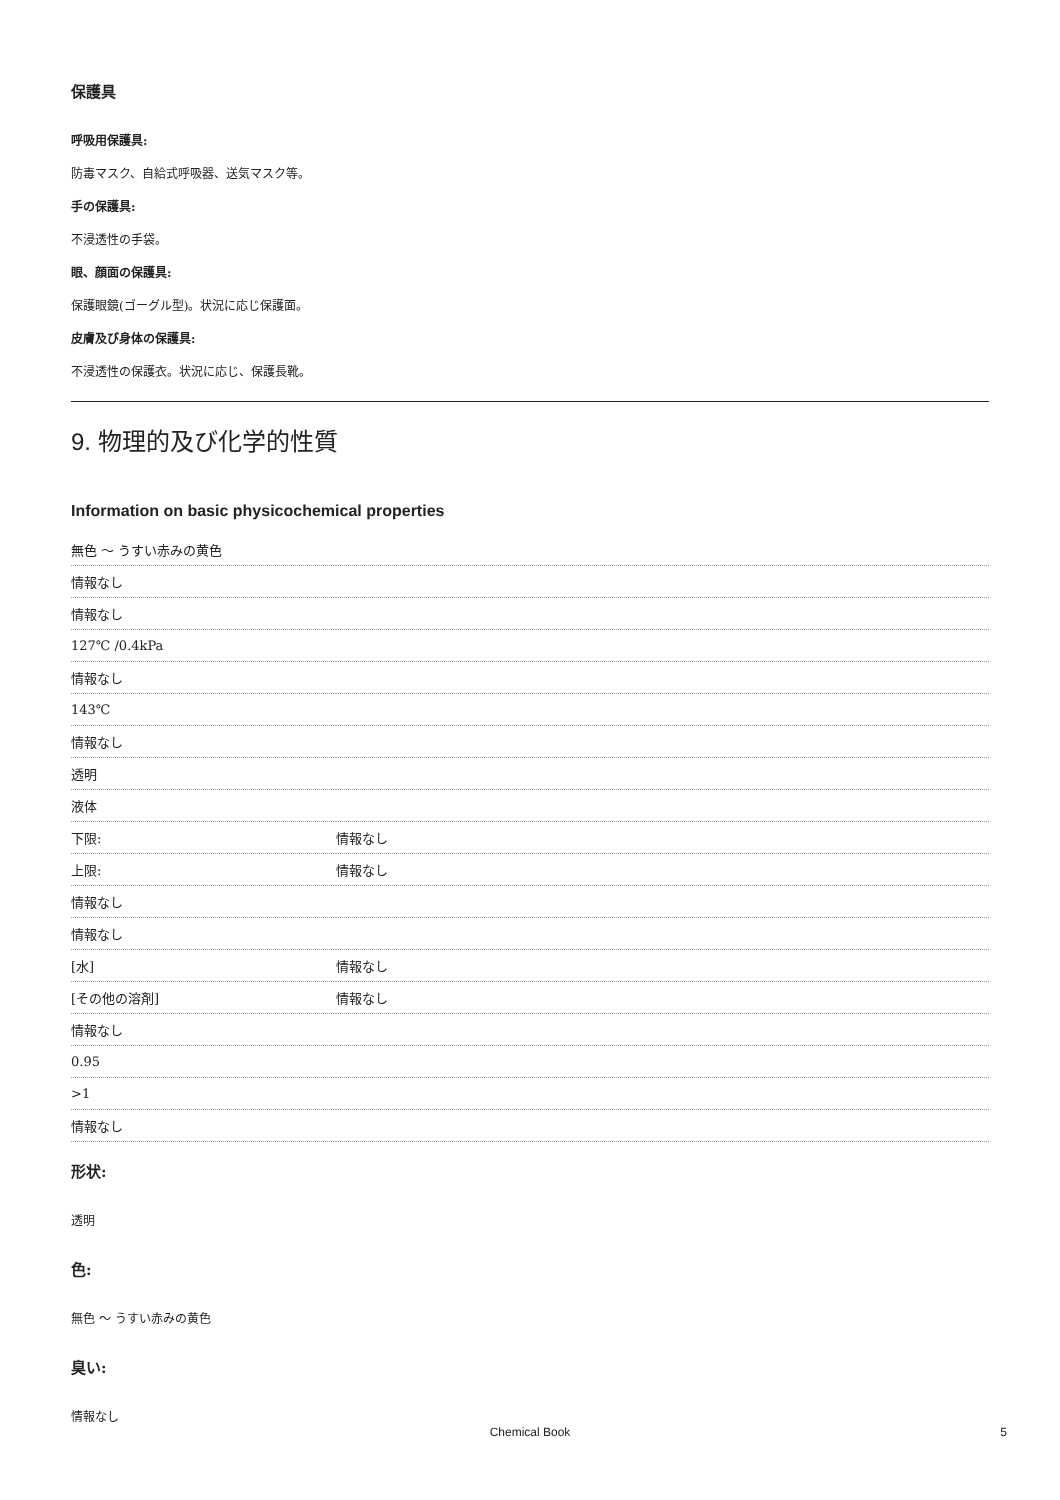保護具
呼吸用保護具:
防毒マスク、自給式呼吸器、送気マスク等。
手の保護具:
不浸透性の手袋。
眼、顔面の保護具:
保護眼鏡(ゴーグル型)。状況に応じ保護面。
皮膚及び身体の保護具:
不浸透性の保護衣。状況に応じ、保護長靴。
9. 物理的及び化学的性質
Information on basic physicochemical properties
| 無色 ～ うすい赤みの黄色 | |
| 情報なし | |
| 情報なし | |
| 127℃ /0.4kPa | |
| 情報なし | |
| 143℃ | |
| 情報なし | |
| 透明 | |
| 液体 | |
| 下限: | 情報なし |
| 上限: | 情報なし |
| 情報なし | |
| 情報なし | |
| [水] | 情報なし |
| [その他の溶剤] | 情報なし |
| 情報なし | |
| 0.95 | |
| >1 | |
| 情報なし | |
形状:
透明
色:
無色 ～ うすい赤みの黄色
臭い:
情報なし
Chemical Book 5